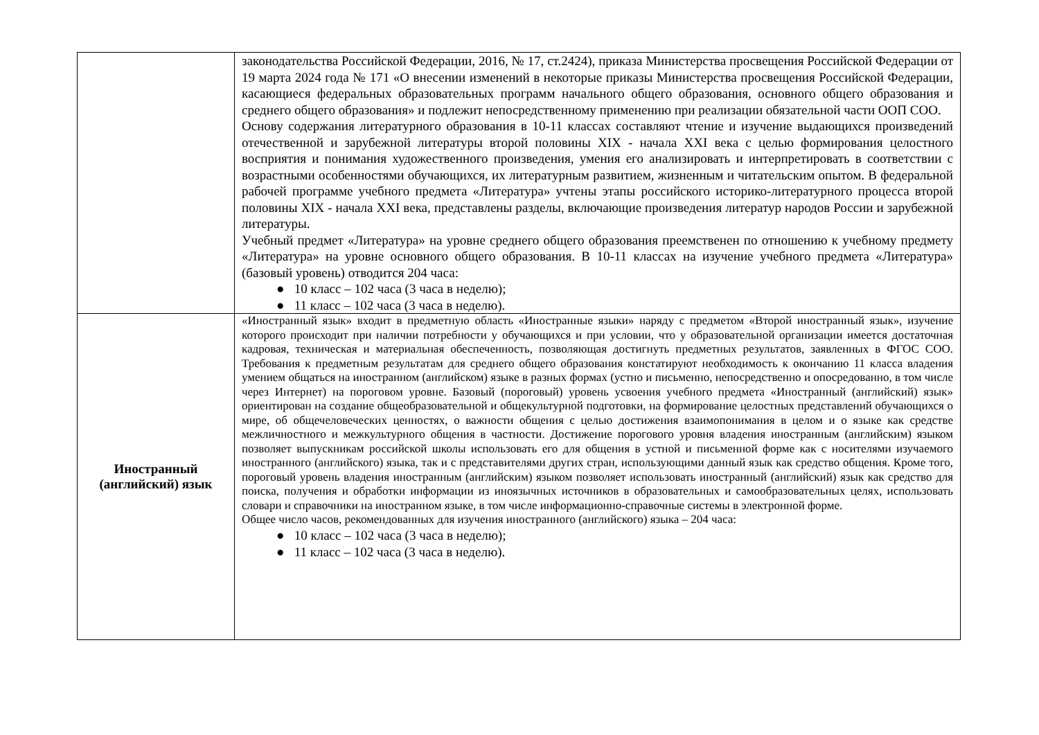| | законодательства Российской Федерации, 2016, № 17, ст.2424), приказа Министерства просвещения Российской Федерации от 19 марта 2024 года № 171 «О внесении изменений в некоторые приказы Министерства просвещения Российской Федерации, касающиеся федеральных образовательных программ начального общего образования, основного общего образования и среднего общего образования» и подлежит непосредственному применению при реализации обязательной части ООП СОО. Основу содержания литературного образования в 10-11 классах составляют чтение и изучение выдающихся произведений отечественной и зарубежной литературы второй половины XIX - начала XXI века с целью формирования целостного восприятия и понимания художественного произведения, умения его анализировать и интерпретировать в соответствии с возрастными особенностями обучающихся, их литературным развитием, жизненным и читательским опытом. В федеральной рабочей программе учебного предмета «Литература» учтены этапы российского историко-литературного процесса второй половины XIX - начала XXI века, представлены разделы, включающие произведения литератур народов России и зарубежной литературы. Учебный предмет «Литература» на уровне среднего общего образования преемственен по отношению к учебному предмету «Литература» на уровне основного общего образования. В 10-11 классах на изучение учебного предмета «Литература» (базовый уровень) отводится 204 часа: ● 10 класс – 102 часа (3 часа в неделю); ● 11 класс – 102 часа (3 часа в неделю). |
| Иностранный (английский) язык | «Иностранный язык» входит в предметную область «Иностранные языки» наряду с предметом «Второй иностранный язык», изучение которого происходит при наличии потребности у обучающихся и при условии, что у образовательной организации имеется достаточная кадровая, техническая и материальная обеспеченность, позволяющая достигнуть предметных результатов, заявленных в ФГОС СОО. Требования к предметным результатам для среднего общего образования констатируют необходимость к окончанию 11 класса владения умением общаться на иностранном (английском) языке в разных формах (устно и письменно, непосредственно и опосредованно, в том числе через Интернет) на пороговом уровне. Базовый (пороговый) уровень усвоения учебного предмета «Иностранный (английский) язык» ориентирован на создание общеобразовательной и общекультурной подготовки, на формирование целостных представлений обучающихся о мире, об общечеловеческих ценностях, о важности общения с целью достижения взаимопонимания в целом и о языке как средстве межличностного и межкультурного общения в частности. Достижение порогового уровня владения иностранным (английским) языком позволяет выпускникам российской школы использовать его для общения в устной и письменной форме как с носителями изучаемого иностранного (английского) языка, так и с представителями других стран, использующими данный язык как средство общения. Кроме того, пороговый уровень владения иностранным (английским) языком позволяет использовать иностранный (английский) язык как средство для поиска, получения и обработки информации из иноязычных источников в образовательных и самообразовательных целях, использовать словари и справочники на иностранном языке, в том числе информационно-справочные системы в электронной форме. Общее число часов, рекомендованных для изучения иностранного (английского) языка – 204 часа: ● 10 класс – 102 часа (3 часа в неделю); ● 11 класс – 102 часа (3 часа в неделю). |